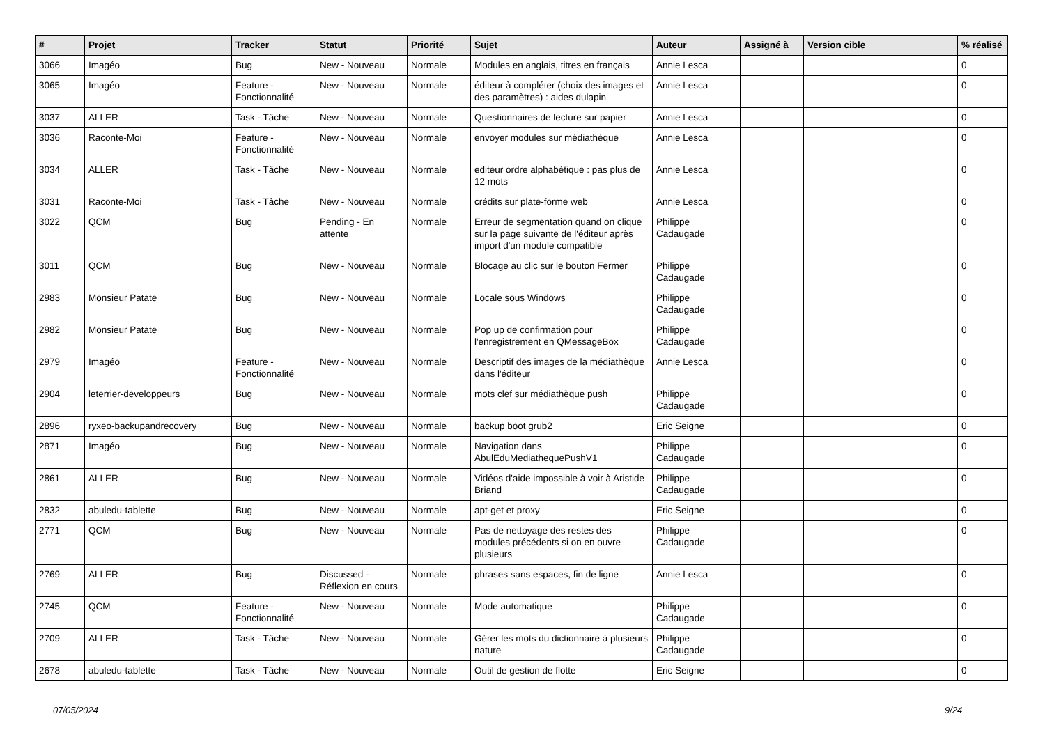| # | Projet | Tracker | Statut | Priorité | Sujet | Auteur | Assigné à | Version cible | % réalisé |
| --- | --- | --- | --- | --- | --- | --- | --- | --- | --- |
| 3066 | Imagéo | Bug | New - Nouveau | Normale | Modules en anglais, titres en français | Annie Lesca | | | 0 |
| 3065 | Imagéo | Feature - Fonctionnalité | New - Nouveau | Normale | éditeur à compléter (choix des images et des paramètres) : aides dulapin | Annie Lesca | | | 0 |
| 3037 | ALLER | Task - Tâche | New - Nouveau | Normale | Questionnaires de lecture sur papier | Annie Lesca | | | 0 |
| 3036 | Raconte-Moi | Feature - Fonctionnalité | New - Nouveau | Normale | envoyer modules sur médiathèque | Annie Lesca | | | 0 |
| 3034 | ALLER | Task - Tâche | New - Nouveau | Normale | editeur ordre alphabétique : pas plus de 12 mots | Annie Lesca | | | 0 |
| 3031 | Raconte-Moi | Task - Tâche | New - Nouveau | Normale | crédits sur plate-forme web | Annie Lesca | | | 0 |
| 3022 | QCM | Bug | Pending - En attente | Normale | Erreur de segmentation quand on clique sur la page suivante de l'éditeur après import d'un module compatible | Philippe Cadaugade | | | 0 |
| 3011 | QCM | Bug | New - Nouveau | Normale | Blocage au clic sur le bouton Fermer | Philippe Cadaugade | | | 0 |
| 2983 | Monsieur Patate | Bug | New - Nouveau | Normale | Locale sous Windows | Philippe Cadaugade | | | 0 |
| 2982 | Monsieur Patate | Bug | New - Nouveau | Normale | Pop up de confirmation pour l'enregistrement en QMessageBox | Philippe Cadaugade | | | 0 |
| 2979 | Imagéo | Feature - Fonctionnalité | New - Nouveau | Normale | Descriptif des images de la médiathèque dans l'éditeur | Annie Lesca | | | 0 |
| 2904 | leterrier-developpeurs | Bug | New - Nouveau | Normale | mots clef sur médiathèque push | Philippe Cadaugade | | | 0 |
| 2896 | ryxeo-backupandrecovery | Bug | New - Nouveau | Normale | backup boot grub2 | Eric Seigne | | | 0 |
| 2871 | Imagéo | Bug | New - Nouveau | Normale | Navigation dans AbulEduMediathequePushV1 | Philippe Cadaugade | | | 0 |
| 2861 | ALLER | Bug | New - Nouveau | Normale | Vidéos d'aide impossible à voir à Aristide Briand | Philippe Cadaugade | | | 0 |
| 2832 | abuledu-tablette | Bug | New - Nouveau | Normale | apt-get et proxy | Eric Seigne | | | 0 |
| 2771 | QCM | Bug | New - Nouveau | Normale | Pas de nettoyage des restes des modules précédents si on en ouvre plusieurs | Philippe Cadaugade | | | 0 |
| 2769 | ALLER | Bug | Discussed - Réflexion en cours | Normale | phrases sans espaces, fin de ligne | Annie Lesca | | | 0 |
| 2745 | QCM | Feature - Fonctionnalité | New - Nouveau | Normale | Mode automatique | Philippe Cadaugade | | | 0 |
| 2709 | ALLER | Task - Tâche | New - Nouveau | Normale | Gérer les mots du dictionnaire à plusieurs nature | Philippe Cadaugade | | | 0 |
| 2678 | abuledu-tablette | Task - Tâche | New - Nouveau | Normale | Outil de gestion de flotte | Eric Seigne | | | 0 |
07/05/2024 9/24